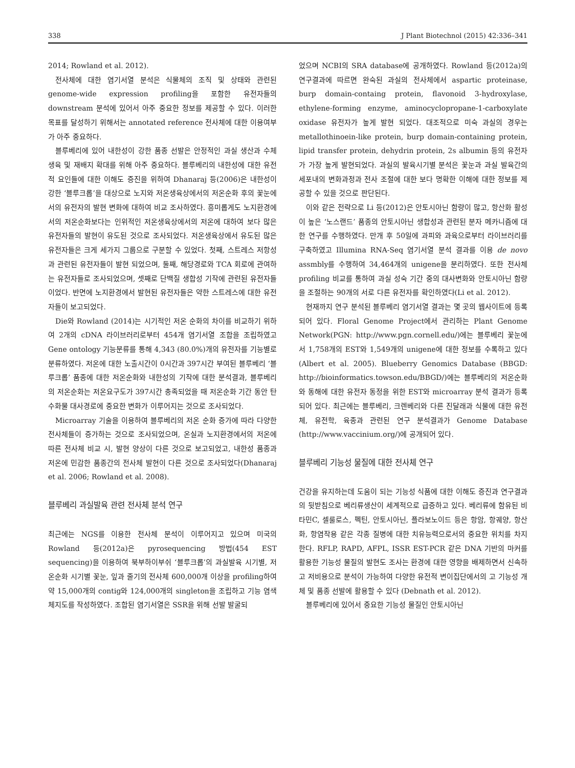338 J Plant Biotechnol (2015) 42:336–341
2014; Rowland et al. 2012).
전사체에 대한 염기서열 분석은 식물체의 조직 및 상태와 관련된 genome-wide expression profiling을 포함한 유전자들의 downstream 분석에 있어서 아주 중요한 정보를 제공할 수 있다. 이러한 목표를 달성하기 위해서는 annotated reference 전사체에 대한 이용여부가 아주 중요하다.
블루베리에 있어 내한성이 강한 품종 선발은 안정적인 과실 생산과 수체 생육 및 재배지 확대를 위해 아주 중요하다. 블루베리의 내한성에 대한 유전적 요인들에 대한 이해도 증진을 위하여 Dhanaraj 등(2006)은 내한성이 강한 ‘블루크롭’을 대상으로 노지와 저온생육상에서의 저온순화 후의 꽃눈에서의 유전자의 발현 변화에 대하여 비교 조사하였다. 흥미롭게도 노지환경에서의 저온순화보다는 인위적인 저온생육상에서의 저온에 대하여 보다 많은 유전자들의 발현이 유도된 것으로 조사되었다. 저온생육상에서 유도된 많은 유전자들은 크게 세가지 그룹으로 구분할 수 있었다. 첫째, 스트레스 저항성과 관련된 유전자들이 발현 되었으며, 둘째, 해당경로와 TCA 회로에 관여하는 유전자들로 조사되었으며, 셋째로 단백질 생합성 기작에 관련된 유전자들이었다. 반면에 노지환경에서 발현된 유전자들은 약한 스트레스에 대한 유전자들이 보고되었다.
Die와 Rowland (2014)는 시기적인 저온 순화의 차이를 비교하기 위하여 2개의 cDNA 라이브러리로부터 454개 염기서열 조합을 조립하였고 Gene ontology 기능분류를 통해 4,343 (80.0%)개의 유전자를 기능별로 분류하였다. 저온에 대한 노출시간이 0시간과 397시간 부여된 블루베리 ‘블루크롭’ 품종에 대한 저온순화와 내한성의 기작에 대한 분석결과, 블루베리의 저온순화는 저온요구도가 397시간 충족되었을 때 저온순화 기간 동안 탄수화물 대사경로에 중요한 변화가 이루어지는 것으로 조사되었다.
Microarray 기술을 이용하여 블루베리의 저온 순화 증가에 따라 다양한 전사체들이 증가하는 것으로 조사되었으며, 온실과 노지환경에서의 저온에 따른 전사체 비교 시, 발현 양상이 다른 것으로 보고되었고, 내한성 품종과 저온에 민감한 품종간의 전사체 발현이 다른 것으로 조사되었다(Dhanaraj et al. 2006; Rowland et al. 2008).
블루베리 과실발육 관련 전사체 분석 연구
최근에는 NGS를 이용한 전사체 분석이 이루어지고 있으며 미국의 Rowland 등(2012a)은 pyrosequencing 방법(454 EST sequencing)을 이용하여 북부하이부쉬 ‘블루크롭’의 과실발육 시기별, 저온순화 시기별 꽃눈, 잎과 줄기의 전사체 600,000개 이상을 profiling하여 약 15,000개의 contig와 124,000개의 singleton을 조립하고 기능 염색체지도를 작성하였다. 조합된 염기서열은 SSR을 위해 선발 발굴되
었으며 NCBI의 SRA database에 공개하였다. Rowland 등(2012a)의 연구결과에 따르면 완숙된 과실의 전사체에서 aspartic proteinase, burp domain-containg protein, flavonoid 3-hydroxylase, ethylene-forming enzyme, aminocyclopropane-1-carboxylate oxidase 유전자가 높게 발현 되었다. 대조적으로 미숙 과실의 경우는 metallothinoein-like protein, burp domain-containing protein, lipid transfer protein, dehydrin protein, 2s albumin 등의 유전자가 가장 높게 발현되었다. 과실의 발육시기별 분석은 꽃눈과 과실 발육간의 세포내의 변화과정과 전사 조절에 대한 보다 명확한 이해에 대한 정보를 제공할 수 있을 것으로 판단된다.
이와 같은 전략으로 Li 등(2012)은 안토시아닌 함량이 많고, 항산화 활성이 높은 ‘노스랜드’ 품종의 안토시아닌 생합성과 관련된 분자 메카니즘에 대한 연구를 수행하였다. 만개 후 50일에 과피와 과육으로부터 라이브러리를 구축하였고 Illumina RNA-Seq 염기서열 분석 결과를 이용 de novo assmbly를 수행하여 34,464개의 unigene을 분리하였다. 또한 전사체 profiling 비교를 통하여 과실 성숙 기간 중의 대사변화와 안토시아닌 함량을 조절하는 90개의 서로 다른 유전자를 확인하였다(Li et al. 2012).
현재까지 연구 분석된 블루베리 염기서열 결과는 몇 곳의 웹사이트에 등록되어 있다. Floral Genome Project에서 관리하는 Plant Genome Network(PGN: http://www.pgn.cornell.edu/)에는 블루베리 꽃눈에서 1,758개의 EST와 1,549개의 unigene에 대한 정보를 수록하고 있다(Albert et al. 2005). Blueberry Genomics Database (BBGD: http://bioinformatics.towson.edu/BBGD/)에는 블루베리의 저온순화와 동해에 대한 유전자 동정을 위한 EST와 microarray 분석 결과가 등록되어 있다. 최근에는 블루베리, 크렌베리와 다른 진달래과 식물에 대한 유전체, 유전학, 육종과 관련된 연구 분석결과가 Genome Database (http://www.vaccinium.org/)에 공개되어 있다.
블루베리 기능성 물질에 대한 전사체 연구
건강을 유지하는데 도움이 되는 기능성 식품에 대한 이해도 증진과 연구결과의 뒷받침으로 베리류생산이 세계적으로 급증하고 있다. 베리류에 함유된 비타민C, 셀룰로스, 펙틴, 안토시아닌, 플라보노이드 등은 항암, 항궤양, 항산화, 항염작용 같은 각종 질병에 대한 치유능력으로서의 중요한 위치를 차지한다. RFLP, RAPD, AFPL, ISSR EST-PCR 같은 DNA 기반의 마커를 활용한 기능성 물질의 발현도 조사는 환경에 대한 영향을 배제하면서 신속하고 저비용으로 분석이 가능하여 다양한 유전적 변이집단에서의 고 기능성 개체 및 품종 선발에 활용할 수 있다 (Debnath et al. 2012).
블루베리에 있어서 중요한 기능성 물질인 안토시아닌